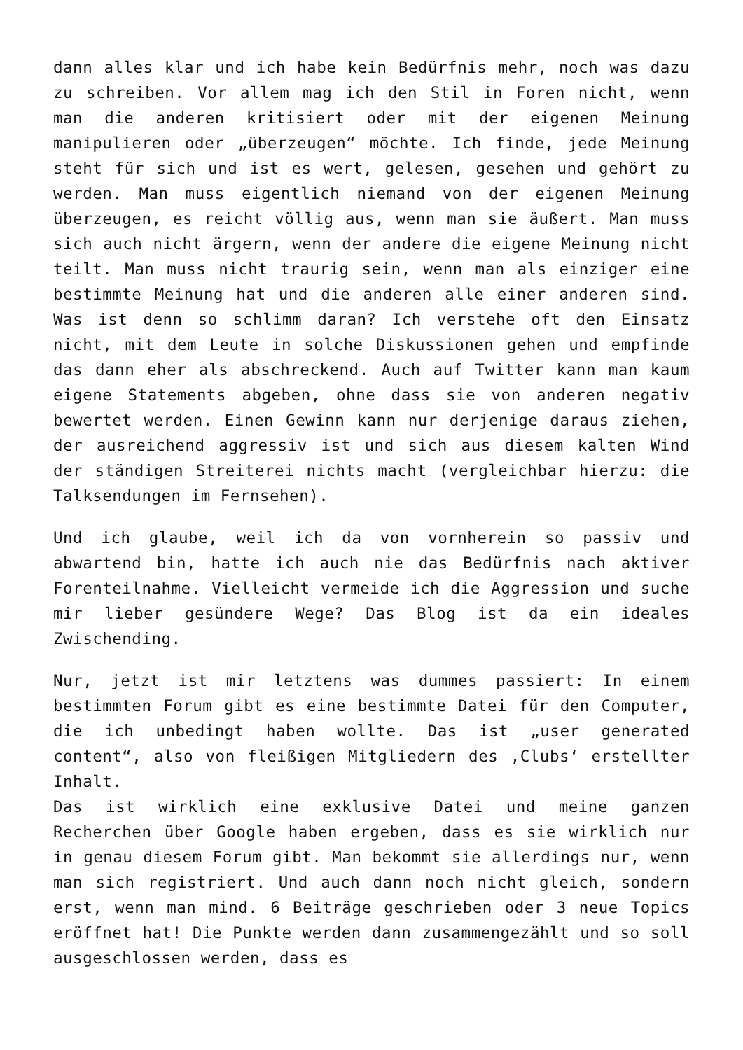dann alles klar und ich habe kein Bedürfnis mehr, noch was dazu zu schreiben. Vor allem mag ich den Stil in Foren nicht, wenn man die anderen kritisiert oder mit der eigenen Meinung manipulieren oder „überzeugen“ möchte. Ich finde, jede Meinung steht für sich und ist es wert, gelesen, gesehen und gehört zu werden. Man muss eigentlich niemand von der eigenen Meinung überzeugen, es reicht völlig aus, wenn man sie äußert. Man muss sich auch nicht ärgern, wenn der andere die eigene Meinung nicht teilt. Man muss nicht traurig sein, wenn man als einziger eine bestimmte Meinung hat und die anderen alle einer anderen sind. Was ist denn so schlimm daran? Ich verstehe oft den Einsatz nicht, mit dem Leute in solche Diskussionen gehen und empfinde das dann eher als abschreckend. Auch auf Twitter kann man kaum eigene Statements abgeben, ohne dass sie von anderen negativ bewertet werden. Einen Gewinn kann nur derjenige daraus ziehen, der ausreichend aggressiv ist und sich aus diesem kalten Wind der ständigen Streiterei nichts macht (vergleichbar hierzu: die Talksendungen im Fernsehen).
Und ich glaube, weil ich da von vornherein so passiv und abwartend bin, hatte ich auch nie das Bedürfnis nach aktiver Forenteilnahme. Vielleicht vermeide ich die Aggression und suche mir lieber gesündere Wege? Das Blog ist da ein ideales Zwischending.
Nur, jetzt ist mir letztens was dummes passiert: In einem bestimmten Forum gibt es eine bestimmte Datei für den Computer, die ich unbedingt haben wollte. Das ist „user generated content“, also von fleißigen Mitgliedern des ‚Clubs‘ erstellter Inhalt.
Das ist wirklich eine exklusive Datei und meine ganzen Recherchen über Google haben ergeben, dass es sie wirklich nur in genau diesem Forum gibt. Man bekommt sie allerdings nur, wenn man sich registriert. Und auch dann noch nicht gleich, sondern erst, wenn man mind. 6 Beiträge geschrieben oder 3 neue Topics eröffnet hat! Die Punkte werden dann zusammengezählt und so soll ausgeschlossen werden, dass es